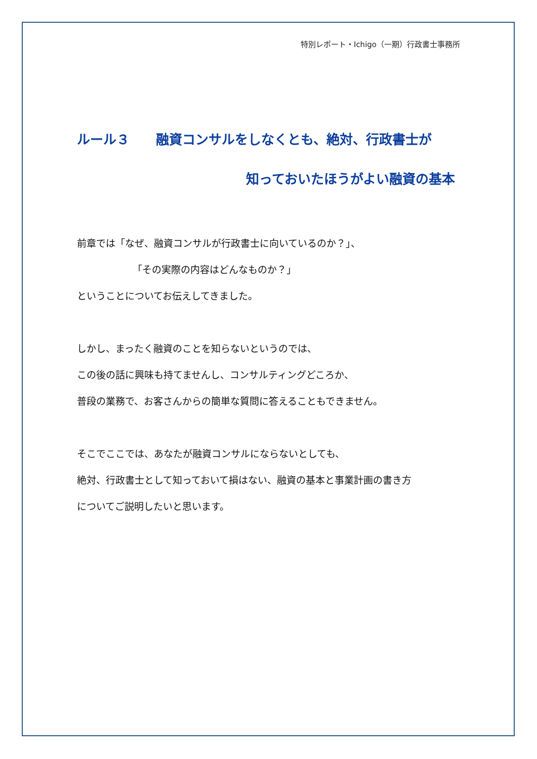特別レポート・Ichigo（一期）行政書士事務所
ルール３　　融資コンサルをしなくとも、絶対、行政書士が
知っておいたほうがよい融資の基本
前章では「なぜ、融資コンサルが行政書士に向いているのか？」、
「その実際の内容はどんなものか？」
ということについてお伝えしてきました。
しかし、まったく融資のことを知らないというのでは、
この後の話に興味も持てませんし、コンサルティングどころか、
普段の業務で、お客さんからの簡単な質問に答えることもできません。
そこでここでは、あなたが融資コンサルにならないとしても、
絶対、行政書士として知っておいて損はない、融資の基本と事業計画の書き方
についてご説明したいと思います。